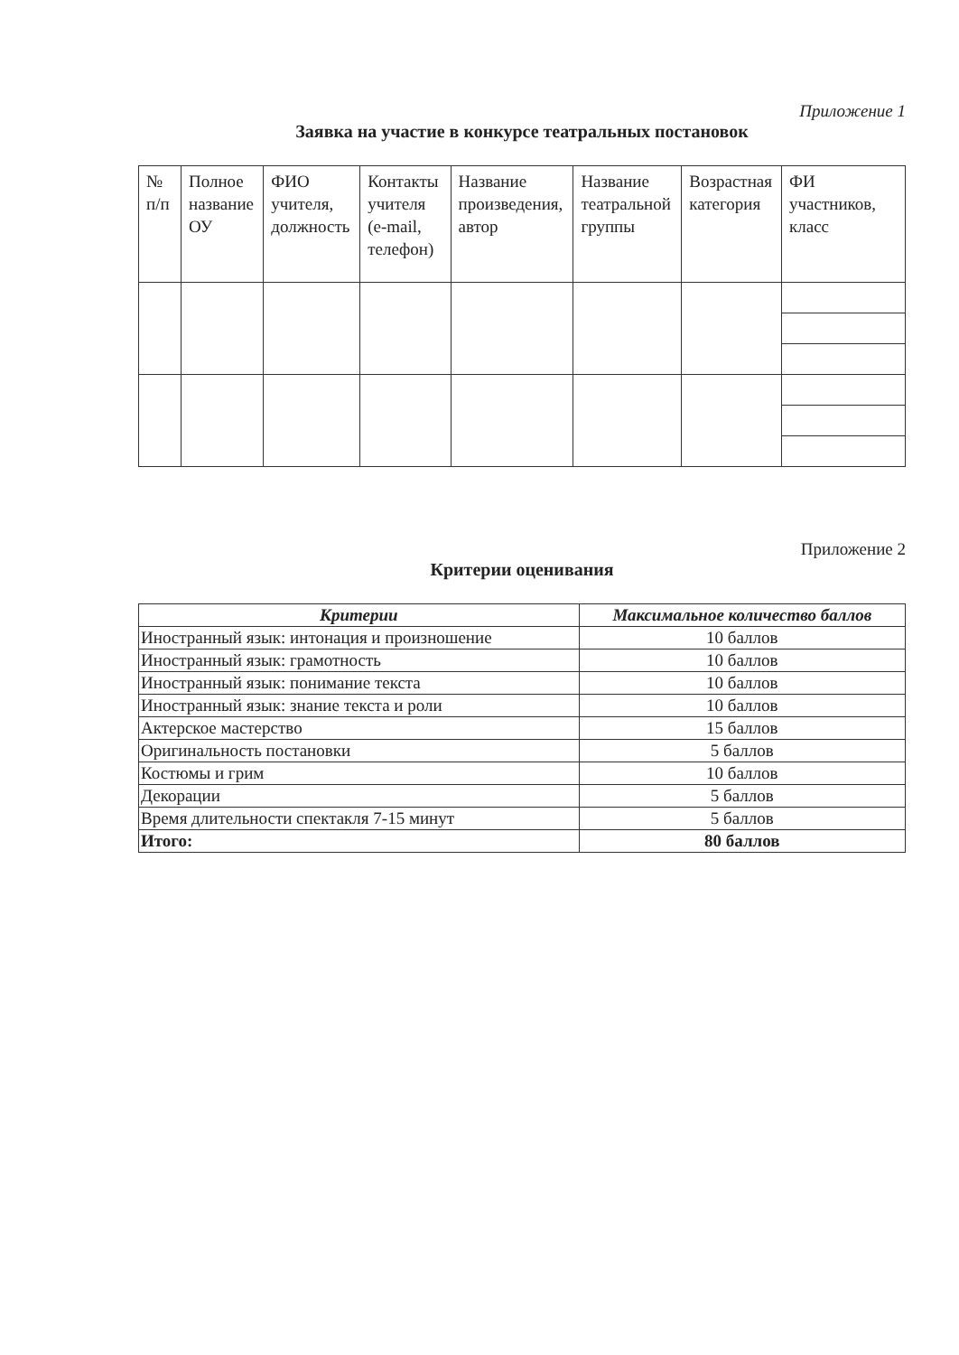Приложение 1
Заявка на участие в конкурсе театральных постановок
| № п/п | Полное название ОУ | ФИО учителя, должность | Контакты учителя (e-mail, телефон) | Название произведения, автор | Название театральной группы | Возрастная категория | ФИ участников, класс |
| --- | --- | --- | --- | --- | --- | --- | --- |
Приложение 2
Критерии оценивания
| Критерии | Максимальное количество баллов |
| --- | --- |
| Иностранный язык: интонация и произношение | 10 баллов |
| Иностранный язык: грамотность | 10 баллов |
| Иностранный язык: понимание текста | 10 баллов |
| Иностранный язык: знание текста и роли | 10 баллов |
| Актерское мастерство | 15 баллов |
| Оригинальность постановки | 5 баллов |
| Костюмы и грим | 10 баллов |
| Декорации | 5 баллов |
| Время длительности спектакля 7-15 минут | 5 баллов |
| Итого: | 80 баллов |